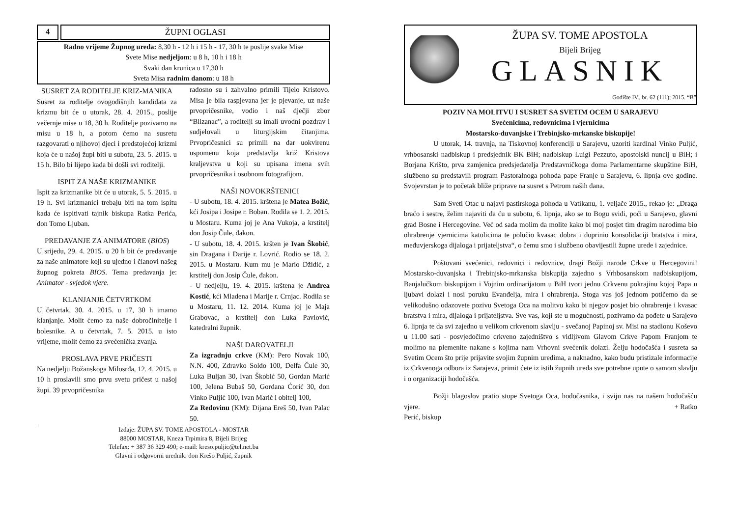4 ŽUPNI OGLASI
Radno vrijeme Župnog ureda: 8,30 h - 12 h i 15 h - 17, 30 h te poslije svake Mise
Svete Mise nedjeljom: u 8 h, 10 h i 18 h
Svaki dan krunica u 17,30 h
Sveta Misa radnim danom: u 18 h
SUSRET ZA RODITELJE KRIZ-MANIKA
Susret za roditelje ovogodišnjih kandidata za krizmu bit će u utorak, 28. 4. 2015., poslije večernje mise u 18, 30 h. Roditelje pozivamo na misu u 18 h, a potom ćemo na susretu razgovarati o njihovoj djeci i predstojećoj krizmi koja će u našoj župi biti u subotu, 23. 5. 2015. u 15 h. Bilo bi lijepo kada bi došli svi roditelji.
ISPIT ZA NAŠE KRIZMANIKE
Ispit za krizmanike bit će u utorak, 5. 5. 2015. u 19 h. Svi krizmanici trebaju biti na tom ispitu kada će ispitivati tajnik biskupa Ratka Perića, don Tomo Ljuban.
PREDAVANJE ZA ANIMATORE (BIOS)
U srijedu, 29. 4. 2015. u 20 h bit će predavanje za naše animatore koji su ujedno i članovi našeg župnog pokreta BIOS. Tema predavanja je: Animator - svjedok vjere.
KLANJANJE ČETVRTKOM
U četvrtak, 30. 4. 2015. u 17, 30 h imamo klanjanje. Molit ćemo za naše dobročinitelje i bolesnike. A u četvrtak, 7. 5. 2015. u isto vrijeme, molit ćemo za svećenička zvanja.
PROSLAVA PRVE PRIČESTI
Na nedjelju Božanskoga Milosrđa, 12. 4. 2015. u 10 h proslavili smo prvu svetu pričest u našoj župi. 39 prvopričesnika
radosno su i zahvalno primili Tijelo Kristovo. Misa je bila raspjevana jer je pjevanje, uz naše prvopričesnike, vodio i naš dječji zbor “Blizanac”, a roditelji su imali uvodni pozdrav i sudjelovali u liturgijskim čitanjima. Prvopričesnici su primili na dar uokvirenu uspomenu koja predstavlja križ Kristova kraljevstva u koji su upisana imena svih prvopričesnika i osobnom fotografijom.
NAŠI NOVOKRŠTENICI
- U subotu, 18. 4. 2015. krštena je Matea Božić, kći Josipa i Josipe r. Boban. Rodila se 1. 2. 2015. u Mostaru. Kuma joj je Ana Vukoja, a krstitelj don Josip Čule, đakon.
- U subotu, 18. 4. 2015. kršten je Ivan Škobić, sin Dragana i Darije r. Lovrić. Rodio se 18. 2. 2015. u Mostaru. Kum mu je Mario Džidić, a krstitelj don Josip Čule, đakon.
- U nedjelju, 19. 4. 2015. krštena je Andrea Kostić, kći Mladena i Marije r. Crnjac. Rodila se u Mostaru, 11. 12. 2014. Kuma joj je Maja Grabovac, a krstitelj don Luka Pavlović, katedralni župnik.
NAŠI DAROVATELJI
Za izgradnju crkve (KM): Pero Novak 100, N.N. 400, Zdravko Soldo 100, Delfa Čule 30, Luka Buljan 30, Ivan Škobić 50, Gordan Marić 100, Jelena Bubaš 50, Gordana Ćorić 30, don Vinko Puljić 100, Ivan Marić i obitelj 100,
Za Redovinu (KM): Dijana Ereš 50, Ivan Palac 50.
Izdaje: ŽUPA SV. TOME APOSTOLA - MOSTAR
88000 MOSTAR, Kneza Trpimira 8, Bijeli Brijeg
Telefax: + 387 36 329 490; e-mail: kreso.puljic@tel.net.ba
Glavni i odgovorni urednik: don Krešo Puljić, župnik
ŽUPA SV. TOME APOSTOLA
Bijeli Brijeg
GLASNIK
Godište IV., br. 62 (111); 2015. “B”
POZIV NA MOLITVU I SUSRET SA SVETIM OCEM U SARAJEVU
Svećenicima, redovnicima i vjernicima
Mostarsko-duvanjske i Trebinjsko-mrkanske biskupije!
U utorak, 14. travnja, na Tiskovnoj konferenciji u Sarajevu, uzoriti kardinal Vinko Puljić, vrhbosanski nadbiskup i predsjednik BK BiH; nadbiskup Luigi Pezzuto, apostolski nuncij u BiH; i Borjana Krišto, prva zamjenica predsjedatelja Predstavničkoga doma Parlamentarne skupštine BiH, službeno su predstavili program Pastoralnoga pohoda pape Franje u Sarajevu, 6. lipnja ove godine. Svojevrstan je to početak bliže priprave na susret s Petrom naših dana.
Sam Sveti Otac u najavi pastirskoga pohoda u Vatikanu, 1. veljače 2015., rekao je: „Draga braćo i sestre, želim najaviti da ću u subotu, 6. lipnja, ako se to Bogu svidi, poći u Sarajevo, glavni grad Bosne i Hercegovine. Već od sada molim da molite kako bi moj posjet tim dragim narodima bio ohrabrenje vjernicima katolicima te polučio kvasac dobra i doprinio konsolidaciji bratstva i mira, međuvjerskoga dijaloga i prijateljstva“, o čemu smo i službeno obavijestili župne urede i zajednice.
Poštovani svećenici, redovnici i redovnice, dragi Božji narode Crkve u Hercegovini! Mostarsko-duvanjska i Trebinjsko-mrkanska biskupija zajedno s Vrhbosanskom nadbiskupijom, Banjalučkom biskupijom i Vojnim ordinarijatom u BiH tvori jednu Crkvenu pokrajinu kojoj Papa u ljubavi dolazi i nosi poruku Evanđelja, mira i ohrabrenja. Stoga vas još jednom potičemo da se velikodušno odazovete pozivu Svetoga Oca na molitvu kako bi njegov posjet bio ohrabrenje i kvasac bratstva i mira, dijaloga i prijateljstva. Sve vas, koji ste u mogućnosti, pozivamo da pođete u Sarajevo 6. lipnja te da svi zajedno u velikom crkvenom slavlju - svečanoj Papinoj sv. Misi na stadionu Koševo u 11.00 sati - posvjedočimo crkveno zajedništvo s vidljivom Glavom Crkve Papom Franjom te molimo na plemenite nakane s kojima nam Vrhovni svećenik dolazi. Želju hodočašća i susreta sa Svetim Ocem što prije prijavite svojim župnim uredima, a naknadno, kako budu pristizale informacije iz Crkvenoga odbora iz Sarajeva, primit ćete iz istih župnih ureda sve potrebne upute o samom slavlju i o organizaciji hodočašća.
Božji blagoslov pratio stope Svetoga Oca, hodočasnika, i sviju nas na našem hodočašću vjere. + Ratko
Perić, biskup